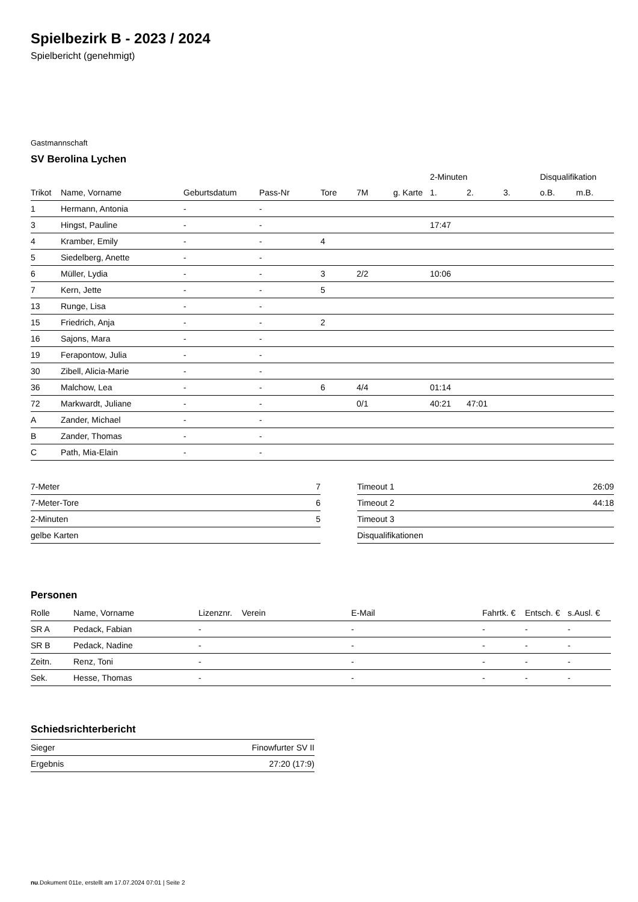Spielbezirk B - 2023 / 2024
Spielbericht (genehmigt)
Gastmannschaft
SV Berolina Lychen
| | | | | | | | 2-Minuten | | | Disqualifikation | |
| --- | --- | --- | --- | --- | --- | --- | --- | --- | --- | --- | --- |
| Trikot | Name, Vorname | Geburtsdatum | Pass-Nr | Tore | 7M | g. Karte | 1. | 2. | 3. | o.B. | m.B. |
| 1 | Hermann, Antonia | - | - | | | | | | | | |
| 3 | Hingst, Pauline | - | - | | | | 17:47 | | | | |
| 4 | Kramber, Emily | - | - | 4 | | | | | | | |
| 5 | Siedelberg, Anette | - | - | | | | | | | | |
| 6 | Müller, Lydia | - | - | 3 | 2/2 | | 10:06 | | | | |
| 7 | Kern, Jette | - | - | 5 | | | | | | | |
| 13 | Runge, Lisa | - | - | | | | | | | | |
| 15 | Friedrich, Anja | - | - | 2 | | | | | | | |
| 16 | Sajons, Mara | - | - | | | | | | | | |
| 19 | Ferapontow, Julia | - | - | | | | | | | | |
| 30 | Zibell, Alicia-Marie | - | - | | | | | | | | |
| 36 | Malchow, Lea | - | - | 6 | 4/4 | | 01:14 | | | | |
| 72 | Markwardt, Juliane | - | - | | 0/1 | | 40:21 | 47:01 | | | |
| A | Zander, Michael | - | - | | | | | | | | |
| B | Zander, Thomas | - | - | | | | | | | | |
| C | Path, Mia-Elain | - | - | | | | | | | | |
| 7-Meter | 7 |
| 7-Meter-Tore | 6 |
| 2-Minuten | 5 |
| gelbe Karten | |
| Timeout 1 | 26:09 |
| Timeout 2 | 44:18 |
| Timeout 3 | |
| Disqualifikationen | |
Personen
| Rolle | Name, Vorname | Lizenznr. | Verein | E-Mail | Fahrtk. € | Entsch. € | s.Ausl. € |
| --- | --- | --- | --- | --- | --- | --- | --- |
| SR A | Pedack, Fabian | - | | - | - | - | - |
| SR B | Pedack, Nadine | - | | - | - | - | - |
| Zeitn. | Renz, Toni | - | | - | - | - | - |
| Sek. | Hesse, Thomas | - | | - | - | - | - |
Schiedsrichterbericht
| Sieger | Finowfurter SV II |
| Ergebnis | 27:20 (17:9) |
nu.Dokument 011e, erstellt am 17.07.2024 07:01 | Seite 2